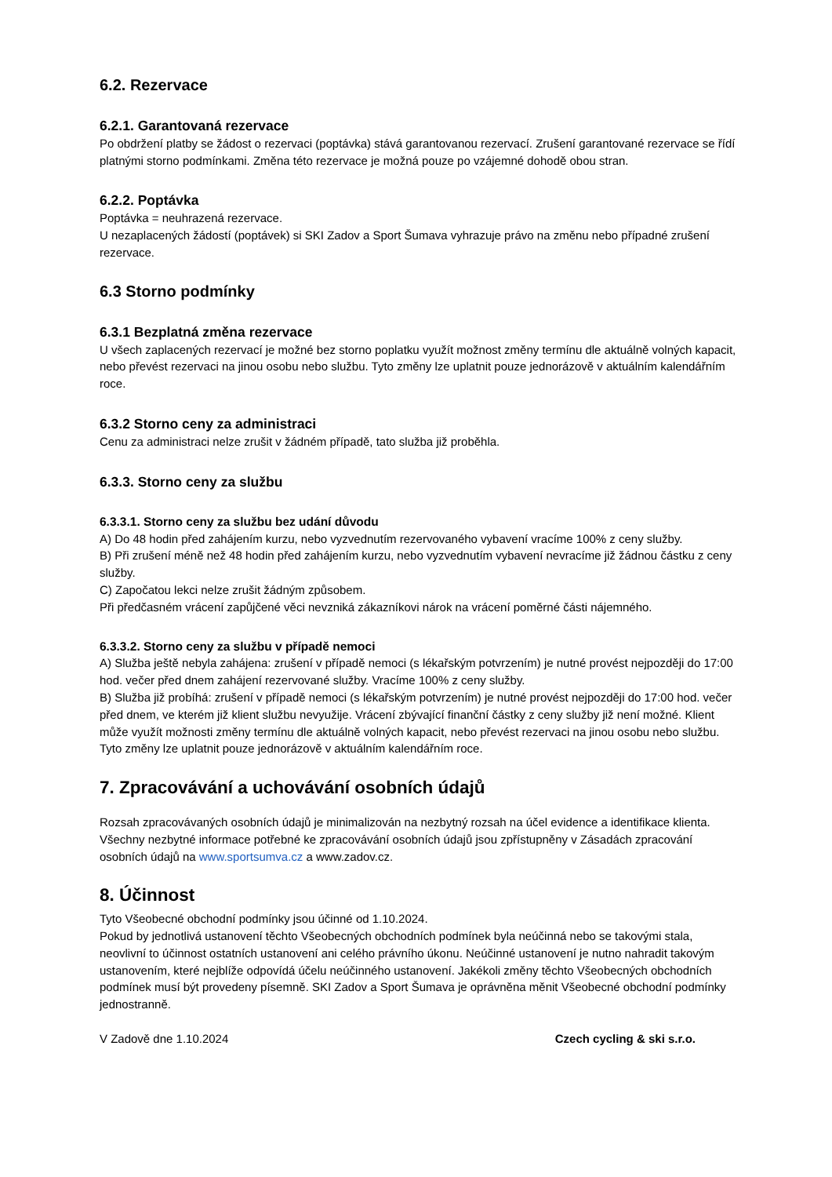6.2. Rezervace
6.2.1. Garantovaná rezervace
Po obdržení platby se žádost o rezervaci (poptávka) stává garantovanou rezervací. Zrušení garantované rezervace se řídí platnými storno podmínkami. Změna této rezervace je možná pouze po vzájemné dohodě obou stran.
6.2.2. Poptávka
Poptávka = neuhrazená rezervace.
U nezaplacených žádostí (poptávek) si SKI Zadov a Sport Šumava vyhrazuje právo na změnu nebo případné zrušení rezervace.
6.3 Storno podmínky
6.3.1 Bezplatná změna rezervace
U všech zaplacených rezervací je možné bez storno poplatku využít možnost změny termínu dle aktuálně volných kapacit, nebo převést rezervaci na jinou osobu nebo službu. Tyto změny lze uplatnit pouze jednorázově v aktuálním kalendářním roce.
6.3.2 Storno ceny za administraci
Cenu za administraci nelze zrušit v žádném případě, tato služba již proběhla.
6.3.3. Storno ceny za službu
6.3.3.1. Storno ceny za službu bez udání důvodu
A) Do 48 hodin před zahájením kurzu, nebo vyzvednutím rezervovaného vybavení vracíme 100% z ceny služby.
B) Při zrušení méně než 48 hodin před zahájením kurzu, nebo vyzvednutím vybavení nevracíme již žádnou částku z ceny služby.
C) Započatou lekci nelze zrušit žádným způsobem.
Při předčasném vrácení zapůjčené věci nevzniká zákazníkovi nárok na vrácení poměrné části nájemného.
6.3.3.2. Storno ceny za službu v případě nemoci
A) Služba ještě nebyla zahájena: zrušení v případě nemoci (s lékařským potvrzením) je nutné provést nejpozději do 17:00 hod. večer před dnem zahájení rezervované služby. Vracíme 100% z ceny služby.
B) Služba již probíhá: zrušení v případě nemoci (s lékařským potvrzením) je nutné provést nejpozději do 17:00 hod. večer před dnem, ve kterém již klient službu nevyužije. Vrácení zbývající finanční částky z ceny služby již není možné. Klient může využít možnosti změny termínu dle aktuálně volných kapacit, nebo převést rezervaci na jinou osobu nebo službu. Tyto změny lze uplatnit pouze jednorázově v aktuálním kalendářním roce.
7. Zpracovávání a uchovávání osobních údajů
Rozsah zpracovávaných osobních údajů je minimalizován na nezbytný rozsah na účel evidence a identifikace klienta.
Všechny nezbytné informace potřebné ke zpracovávání osobních údajů jsou zpřístupněny v Zásadách zpracování osobních údajů na www.sportsumva.cz a www.zadov.cz.
8. Účinnost
Tyto Všeobecné obchodní podmínky jsou účinné od 1.10.2024.
Pokud by jednotlivá ustanovení těchto Všeobecných obchodních podmínek byla neúčinná nebo se takovými stala, neovlivní to účinnost ostatních ustanovení ani celého právního úkonu. Neúčinné ustanovení je nutno nahradit takovým ustanovením, které nejblíže odpovídá účelu neúčinného ustanovení. Jakékoli změny těchto Všeobecných obchodních podmínek musí být provedeny písemně. SKI Zadov a Sport Šumava je oprávněna měnit Všeobecné obchodní podmínky jednostranně.
V Zadově dne 1.10.2024 Czech cycling & ski s.r.o.